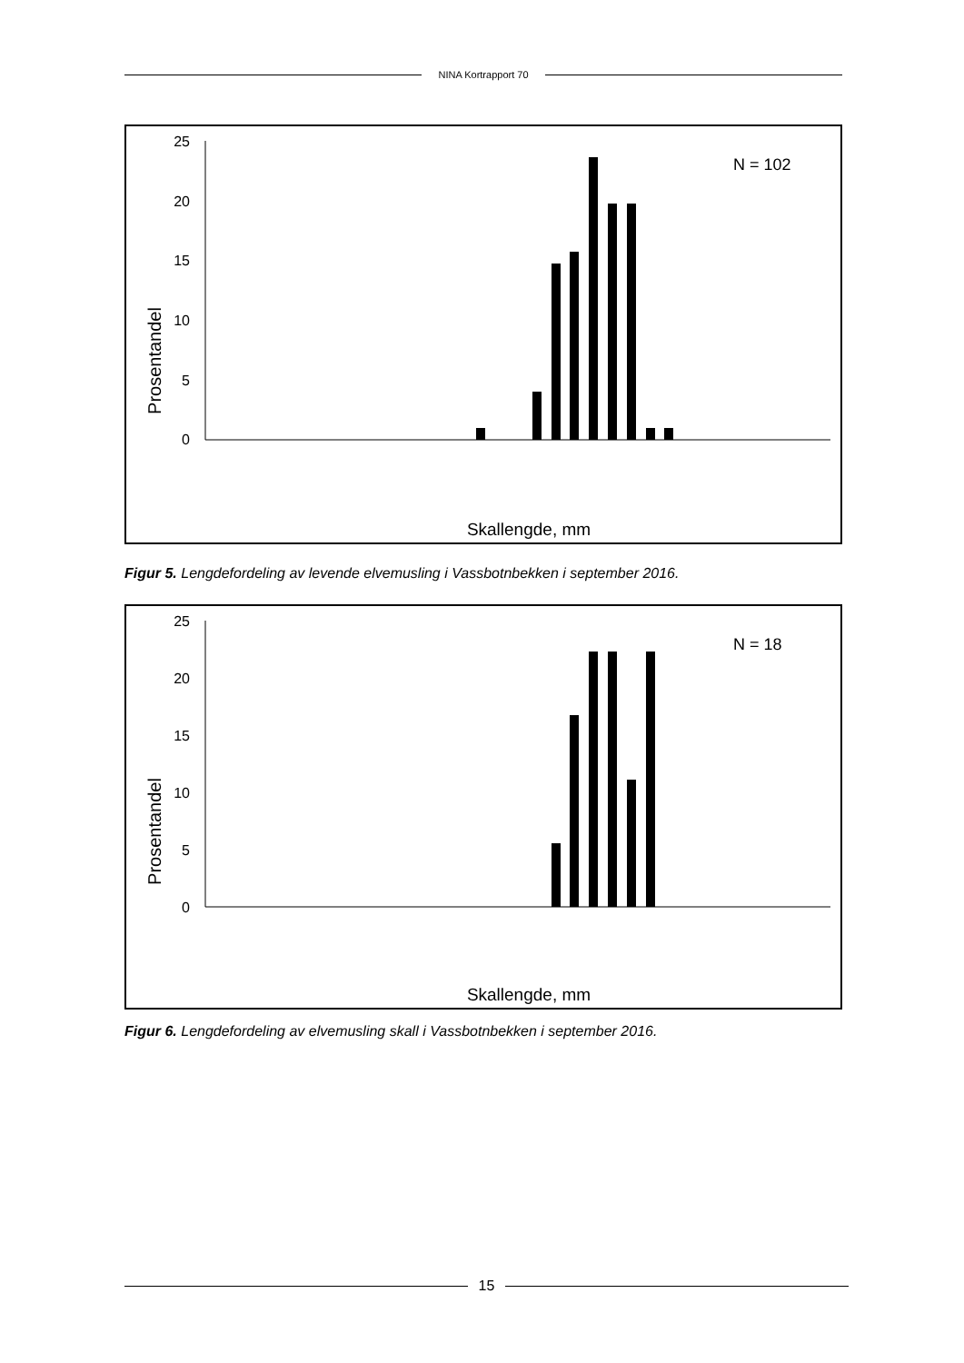NINA Kortrapport 70
Prosentandel
25
20
15
10
5
0
N = 102
Skallengde, mm
x
Figur 5. Lengdefordeling av levende elvemusling i Vassbotnbekken i september 2016.
Prosentandel
25
20
15
10
5
0
N = 18
Skallengde, mm
Figur 6. Lengdefordeling av elvemusling skall i Vassbotnbekken i september 2016.
15